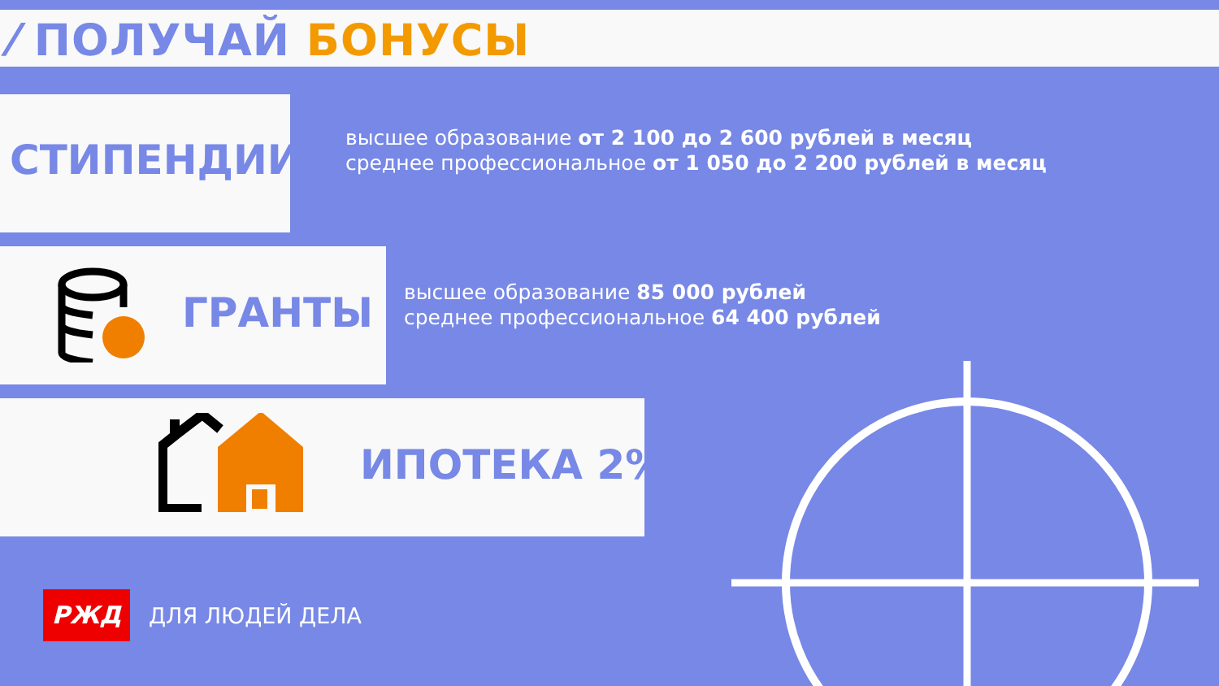⁄ ПОЛУЧАЙ БОНУСЫ
СТИПЕНДИИ
высшее образование от 2 100 до 2 600 рублей в месяц
среднее профессиональное от 1 050 до 2 200 рублей в месяц
ГРАНТЫ
высшее образование 85 000 рублей
среднее профессиональное 64 400 рублей
ИПОТЕКА 2%
РЖД ДЛЯ ЛЮДЕЙ ДЕЛА